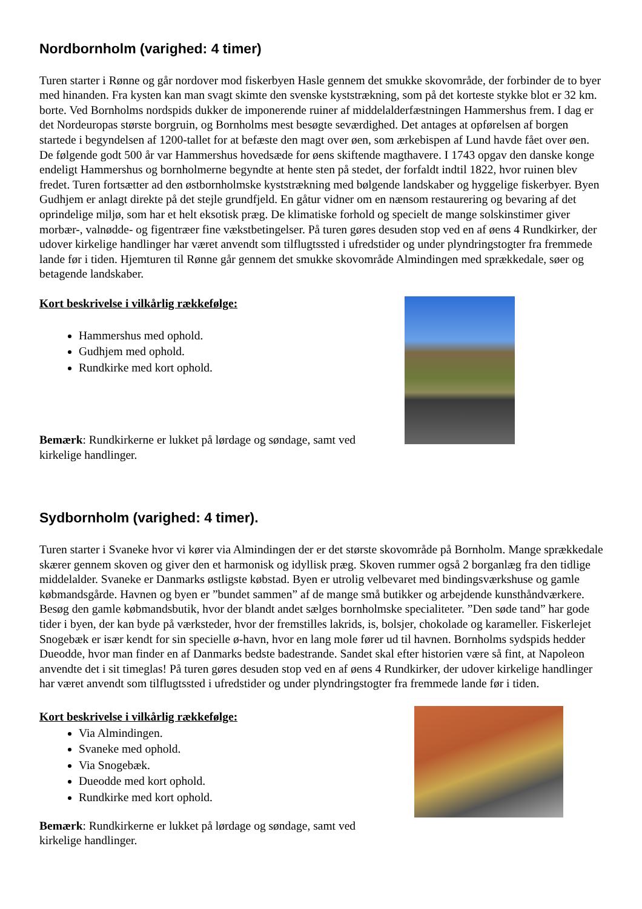Nordbornholm (varighed: 4 timer)
Turen starter i Rønne og går nordover mod fiskerbyen Hasle gennem det smukke skovområde, der forbinder de to byer med hinanden. Fra kysten kan man svagt skimte den svenske kyststrækning, som på det korteste stykke blot er 32 km. borte. Ved Bornholms nordspids dukker de imponerende ruiner af middelalderfæstningen Hammershus frem. I dag er det Nordeuropas største borgruin, og Bornholms mest besøgte seværdighed. Det antages at opførelsen af borgen startede i begyndelsen af 1200-tallet for at befæste den magt over øen, som ærkebispen af Lund havde fået over øen. De følgende godt 500 år var Hammershus hovedsæde for øens skiftende magthavere. I 1743 opgav den danske konge endeligt Hammershus og bornholmerne begyndte at hente sten på stedet, der forfaldt indtil 1822, hvor ruinen blev fredet. Turen fortsætter ad den østbornholmske kyststrækning med bølgende landskaber og hyggelige fiskerbyer. Byen Gudhjem er anlagt direkte på det stejle grundfjeld. En gåtur vidner om en nænsom restaurering og bevaring af det oprindelige miljø, som har et helt eksotisk præg. De klimatiske forhold og specielt de mange solskinstimer giver morbær-, valnødde- og figentræer fine vækstbetingelser. På turen gøres desuden stop ved en af øens 4 Rundkirker, der udover kirkelige handlinger har været anvendt som tilflugtssted i ufredstider og under plyndringstogter fra fremmede lande før i tiden. Hjemturen til Rønne går gennem det smukke skovområde Almindingen med sprækkedale, søer og betagende landskaber.
Kort beskrivelse i vilkårlig rækkefølge:
Hammershus med ophold.
Gudhjem med ophold.
Rundkirke med kort ophold.
Bemærk: Rundkirkerne er lukket på lørdage og søndage, samt ved
kirkelige handlinger.
Sydbornholm (varighed: 4 timer).
Turen starter i Svaneke hvor vi kører via Almindingen der er det største skovområde på Bornholm. Mange sprækkedale skærer gennem skoven og giver den et harmonisk og idyllisk præg. Skoven rummer også 2 borganlæg fra den tidlige middelalder. Svaneke er Danmarks østligste købstad. Byen er utrolig velbevaret med bindingsværkshuse og gamle købmandsgårde. Havnen og byen er ”bundet sammen” af de mange små butikker og arbejdende kunsthåndværkere. Besøg den gamle købmandsbutik, hvor der blandt andet sælges bornholmske specialiteter. ”Den søde tand” har gode tider i byen, der kan byde på værksteder, hvor der fremstilles lakrids, is, bolsjer, chokolade og karameller. Fiskerlejet Snogebæk er især kendt for sin specielle ø-havn, hvor en lang mole fører ud til havnen. Bornholms sydspids hedder Dueodde, hvor man finder en af Danmarks bedste badestrande. Sandet skal efter historien være så fint, at Napoleon anvendte det i sit timeglas! På turen gøres desuden stop ved en af øens 4 Rundkirker, der udover kirkelige handlinger har været anvendt som tilflugtssted i ufredstider og under plyndringstogter fra fremmede lande før i tiden.
Kort beskrivelse i vilkårlig rækkefølge:
Via Almindingen.
Svaneke med ophold.
Via Snogebæk.
Dueodde med kort ophold.
Rundkirke med kort ophold.
Bemærk: Rundkirkerne er lukket på lørdage og søndage, samt ved
kirkelige handlinger.